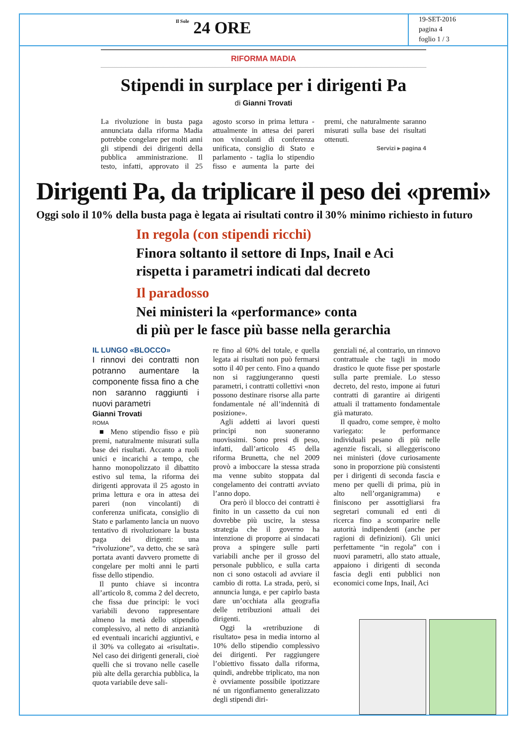Il Sole 24 ORE
19-SET-2016
pagina 4
foglio 1 / 3
RIFORMA MADIA
Stipendi in surplace per i dirigenti Pa
di Gianni Trovati
La rivoluzione in busta paga annunciata dalla riforma Madia potrebbe congelare per molti anni gli stipendi dei dirigenti della pubblica amministrazione. Il testo, infatti, approvato il 25 agosto scorso in prima lettura - attualmente in attesa dei pareri non vincolanti di conferenza unificata, consiglio di Stato e parlamento - taglia lo stipendio fisso e aumenta la parte dei premi, che naturalmente saranno misurati sulla base dei risultati ottenuti.
Servizi ▸ pagina 4
Dirigenti Pa, da triplicare il peso dei «premi»
Oggi solo il 10% della busta paga è legata ai risultati contro il 30% minimo richiesto in futuro
In regola (con stipendi ricchi)
Finora soltanto il settore di Inps, Inail e Aci
rispetta i parametri indicati dal decreto
Il paradosso
Nei ministeri la «performance» conta
di più per le fasce più basse nella gerarchia
IL LUNGO «BLOCCO»
I rinnovi dei contratti non potranno aumentare la componente fissa fino a che non saranno raggiunti i nuovi parametri
Gianni Trovati
ROMA
■ Meno stipendio fisso e più premi, naturalmente misurati sulla base dei risultati. Accanto a ruoli unici e incarichi a tempo, che hanno monopolizzato il dibattito estivo sul tema, la riforma dei dirigenti approvata il 25 agosto in prima lettura e ora in attesa dei pareri (non vincolanti) di conferenza unificata, consiglio di Stato e parlamento lancia un nuovo tentativo di rivoluzionare la busta paga dei dirigenti: una “rivoluzione”, va detto, che se sarà portata avanti davvero promette di congelare per molti anni le parti fisse dello stipendio.
Il punto chiave si incontra all’articolo 8, comma 2 del decreto, che fissa due principi: le voci variabili devono rappresentare almeno la metà dello stipendio complessivo, al netto di anzianità ed eventuali incarichi aggiuntivi, e il 30% va collegato ai «risultati». Nel caso dei dirigenti generali, cioè quelli che si trovano nelle caselle più alte della gerarchia pubblica, la quota variabile deve sali-
re fino al 60% del totale, e quella legata ai risultati non può fermarsi sotto il 40 per cento. Fino a quando non si raggiungeranno questi parametri, i contratti collettivi «non possono destinare risorse alla parte fondamentale né all’indennità di posizione».
Agli addetti ai lavori questi principi non suoneranno nuovissimi. Sono presi di peso, infatti, dall’articolo 45 della riforma Brunetta, che nel 2009 provò a imboccare la stessa strada ma venne subito stoppata dal congelamento dei contratti avviato l’anno dopo.
Ora però il blocco dei contratti è finito in un cassetto da cui non dovrebbe più uscire, la stessa strategia che il governo ha intenzione di proporre ai sindacati prova a spingere sulle parti variabili anche per il grosso del personale pubblico, e sulla carta non ci sono ostacoli ad avviare il cambio di rotta. La strada, però, si annuncia lunga, e per capirlo basta dare un’occhiata alla geografia delle retribuzioni attuali dei dirigenti.
Oggi la «retribuzione di risultato» pesa in media intorno al 10% dello stipendio complessivo dei dirigenti. Per raggiungere l’obiettivo fissato dalla riforma, quindi, andrebbe triplicato, ma non è ovviamente possibile ipotizzare né un rigonfiamento generalizzato degli stipendi diri-
genziali né, al contrario, un rinnovo contrattuale che tagli in modo drastico le quote fisse per spostarle sulla parte premiale. Lo stesso decreto, del resto, impone ai futuri contratti di garantire ai dirigenti attuali il trattamento fondamentale già maturato.
Il quadro, come sempre, è molto variegato: le performance individuali pesano di più nelle agenzie fiscali, si alleggeriscono nei ministeri (dove curiosamente sono in proporzione più consistenti per i dirigenti di seconda fascia e meno per quelli di prima, più in alto nell’organigramma) e finiscono per assottigliarsi fra segretari comunali ed enti di ricerca fino a scomparire nelle autorità indipendenti (anche per ragioni di definizioni). Gli unici perfettamente “in regola” con i nuovi parametri, allo stato attuale, appaiono i dirigenti di seconda fascia degli enti pubblici non economici come Inps, Inail, Aci